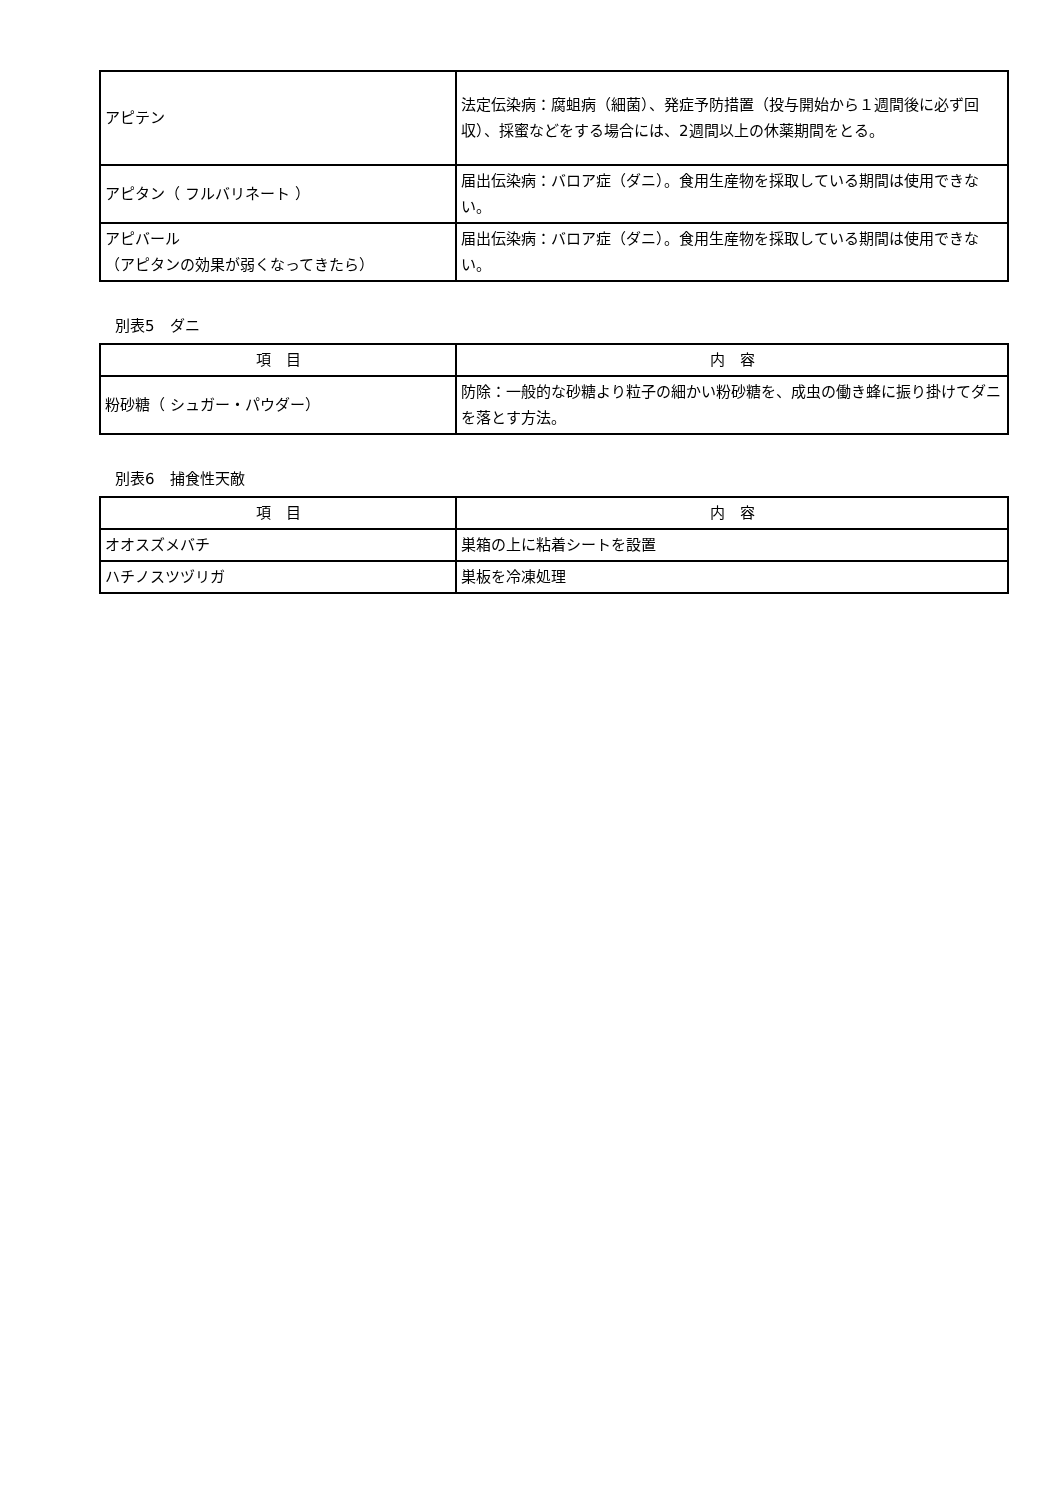| アピテン | 法定伝染病：腐蛆病（細菌）、発症予防措置（投与開始から１週間後に必ず回収）、採蜜などをする場合には、2週間以上の休薬期間をとる。 |
| アピタン（ フルバリネート ） | 届出伝染病：バロア症（ダニ）。食用生産物を採取している期間は使用できない。 |
| アピバール （アピタンの効果が弱くなってきたら） | 届出伝染病：バロア症（ダニ）。食用生産物を採取している期間は使用できない。 |
別表5　ダニ
| 項 目 | 内 容 |
| --- | --- |
| 粉砂糖（ シュガー・パウダー） | 防除：一般的な砂糖より粒子の細かい粉砂糖を、成虫の働き蜂に振り掛けてダニを落とす方法。 |
別表6　捕食性天敵
| 項 目 | 内 容 |
| --- | --- |
| オオスズメバチ | 巣箱の上に粘着シートを設置 |
| ハチノスツヅリガ | 巣板を冷凍処理 |